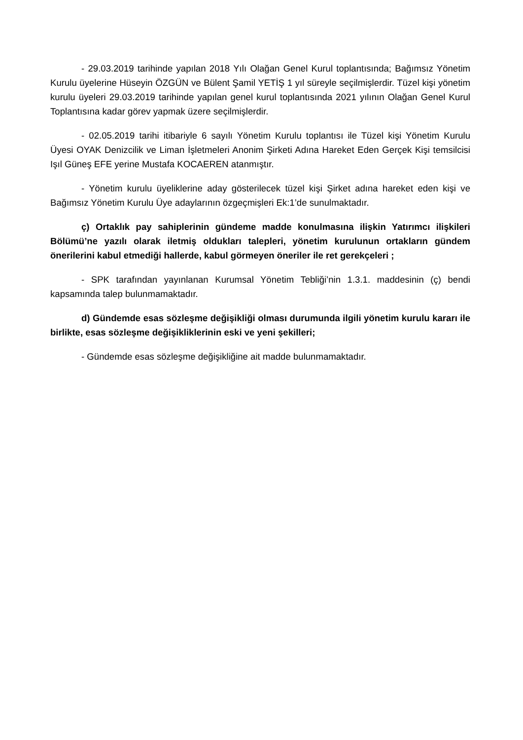- 29.03.2019 tarihinde yapılan 2018 Yılı Olağan Genel Kurul toplantısında; Bağımsız Yönetim Kurulu üyelerine Hüseyin ÖZGÜN ve Bülent Şamil YETİŞ 1 yıl süreyle seçilmişlerdir. Tüzel kişi yönetim kurulu üyeleri 29.03.2019 tarihinde yapılan genel kurul toplantısında 2021 yılının Olağan Genel Kurul Toplantısına kadar görev yapmak üzere seçilmişlerdir.
- 02.05.2019 tarihi itibariyle 6 sayılı Yönetim Kurulu toplantısı ile Tüzel kişi Yönetim Kurulu Üyesi OYAK Denizcilik ve Liman İşletmeleri Anonim Şirketi Adına Hareket Eden Gerçek Kişi temsilcisi Işıl Güneş EFE yerine Mustafa KOCAEREN atanmıştır.
- Yönetim kurulu üyeliklerine aday gösterilecek tüzel kişi Şirket adına hareket eden kişi ve Bağımsız Yönetim Kurulu Üye adaylarının özgeçmişleri Ek:1’de sunulmaktadır.
ç) Ortaklık pay sahiplerinin gündeme madde konulmasına ilişkin Yatırımcı ilişkileri Bölümü’ne yazılı olarak iletmiş oldukları talepleri, yönetim kurulunun ortakların gündem önerilerini kabul etmediği hallerde, kabul görmeyen öneriler ile ret gerekçeleri ;
- SPK tarafından yayınlanan Kurumsal Yönetim Tebliği’nin 1.3.1. maddesinin (ç) bendi kapsamında talep bulunmamaktadır.
d) Gündemde esas sözleşme değişikliği olması durumunda ilgili yönetim kurulu kararı ile birlikte, esas sözleşme değişikliklerinin eski ve yeni şekilleri;
- Gündemde esas sözleşme değişikliğine ait madde bulunmamaktadır.